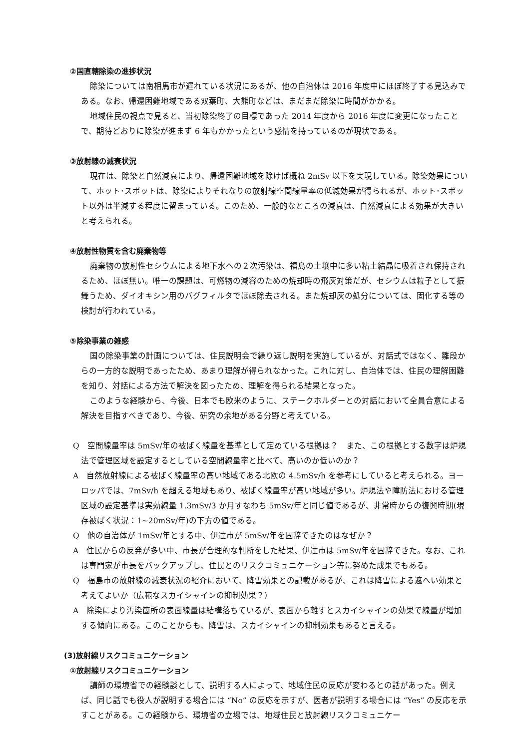②国直轄除染の進捗状況
除染については南相馬市が遅れている状況にあるが、他の自治体は 2016 年度中にほぼ終了する見込みである。なお、帰還困難地域である双葉町、大熊町などは、まだまだ除染に時間がかかる。
地域住民の視点で見ると、当初除染終了の目標であった 2014 年度から 2016 年度に変更になったことで、期待どおりに除染が進まず 6 年もかかったという感情を持っているのが現状である。
③放射線の減衰状況
現在は、除染と自然減衰により、帰還困難地域を除けば概ね 2mSv 以下を実現している。除染効果について、ホット･スポットは、除染によりそれなりの放射線空間線量率の低減効果が得られるが、ホット･スポット以外は半減する程度に留まっている。このため、一般的なところの減衰は、自然減衰による効果が大きいと考えられる。
④放射性物質を含む廃棄物等
廃棄物の放射性セシウムによる地下水への２次汚染は、福島の土壌中に多い粘土結晶に吸着され保持されるため、ほぼ無い。唯一の課題は、可燃物の減容のための焼却時の飛灰対策だが、セシウムは粒子として振舞うため、ダイオキシン用のバグフィルタでほぼ除去される。また焼却灰の処分については、固化する等の検討が行われている。
⑤除染事業の雑感
国の除染事業の計画については、住民説明会で繰り返し説明を実施しているが、対話式ではなく、雛段からの一方的な説明であったため、あまり理解が得られなかった。これに対し、自治体では、住民の理解困難を知り、対話による方法で解決を図ったため、理解を得られる結果となった。
このような経験から、今後、日本でも欧米のように、ステークホルダーとの対話において全員合意による解決を目指すべきであり、今後、研究の余地がある分野と考えている。
Q　空間線量率は 5mSv/年の被ばく線量を基準として定めている根拠は？　また、この根拠とする数字は炉規法で管理区域を設定するとしている空間線量率と比べて、高いのか低いのか？
A　自然放射線による被ばく線量率の高い地域である北欧の 4.5mSv/h を参考にしていると考えられる。ヨーロッパでは、7mSv/h を超える地域もあり、被ばく線量率が高い地域が多い。炉規法や障防法における管理区域の設定基準は実効線量 1.3mSv/3 か月すなわち 5mSv/年と同じ値であるが、非常時からの復興時期(現存被ばく状況：1~20mSv/年)の下方の値である。
Q　他の自治体が 1mSv/年とする中、伊達市が 5mSv/年を固辞できたのはなぜか？
A　住民からの反発が多い中、市長が合理的な判断をした結果、伊達市は 5mSv/年を固辞できた。なお、これは専門家が市長をバックアップし、住民とのリスクコミュニケーション等に努めた成果でもある。
Q　福島市の放射線の減衰状況の紹介において、降雪効果との記載があるが、これは降雪による遮へい効果と考えてよいか（広範なスカイシャインの抑制効果？）
A　除染により汚染箇所の表面線量は結構落ちているが、表面から離すとスカイシャインの効果で線量が増加する傾向にある。このことからも、降雪は、スカイシャインの抑制効果もあると言える。
(3)放射線リスクコミュニケーション
①放射線リスクコミュニケーション
講師の環境省での経験談として、説明する人によって、地域住民の反応が変わるとの話があった。例えば、同じ話でも役人が説明する場合には “No” の反応を示すが、医者が説明する場合には “Yes” の反応を示すことがある。この経験から、環境省の立場では、地域住民と放射線リスクコミュニケー